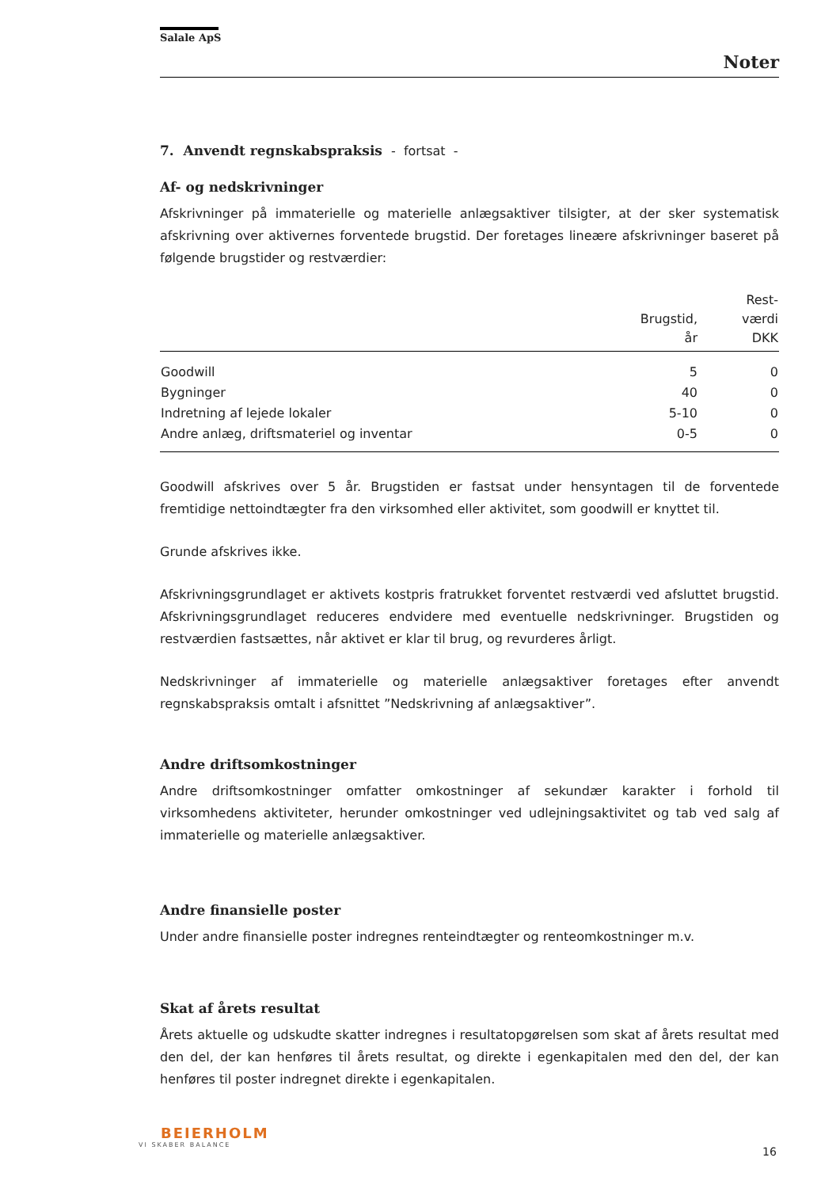Salale ApS
Noter
7. Anvendt regnskabspraksis - fortsat -
Af- og nedskrivninger
Afskrivninger på immaterielle og materielle anlægsaktiver tilsigter, at der sker systematisk afskrivning over aktivernes forventede brugstid. Der foretages lineære afskrivninger baseret på følgende brugstider og restværdier:
| | Brugstid, år | Rest- værdi DKK |
| --- | --- | --- |
| Goodwill | 5 | 0 |
| Bygninger | 40 | 0 |
| Indretning af lejede lokaler | 5-10 | 0 |
| Andre anlæg, driftsmateriel og inventar | 0-5 | 0 |
Goodwill afskrives over 5 år. Brugstiden er fastsat under hensyntagen til de forventede fremtidige nettoindtægter fra den virksomhed eller aktivitet, som goodwill er knyttet til.
Grunde afskrives ikke.
Afskrivningsgrundlaget er aktivets kostpris fratrukket forventet restværdi ved afsluttet brugstid. Afskrivningsgrundlaget reduceres endvidere med eventuelle nedskrivninger. Brugstiden og restværdien fastsættes, når aktivet er klar til brug, og revurderes årligt.
Nedskrivninger af immaterielle og materielle anlægsaktiver foretages efter anvendt regnskabspraksis omtalt i afsnittet ”Nedskrivning af anlægsaktiver”.
Andre driftsomkostninger
Andre driftsomkostninger omfatter omkostninger af sekundær karakter i forhold til virksomhedens aktiviteter, herunder omkostninger ved udlejningsaktivitet og tab ved salg af immaterielle og materielle anlægsaktiver.
Andre finansielle poster
Under andre finansielle poster indregnes renteindtægter og renteomkostninger m.v.
Skat af årets resultat
Årets aktuelle og udskudte skatter indregnes i resultatopgørelsen som skat af årets resultat med den del, der kan henføres til årets resultat, og direkte i egenkapitalen med den del, der kan henføres til poster indregnet direkte i egenkapitalen.
BEIERHOLM
VI SKABER BALANCE
16